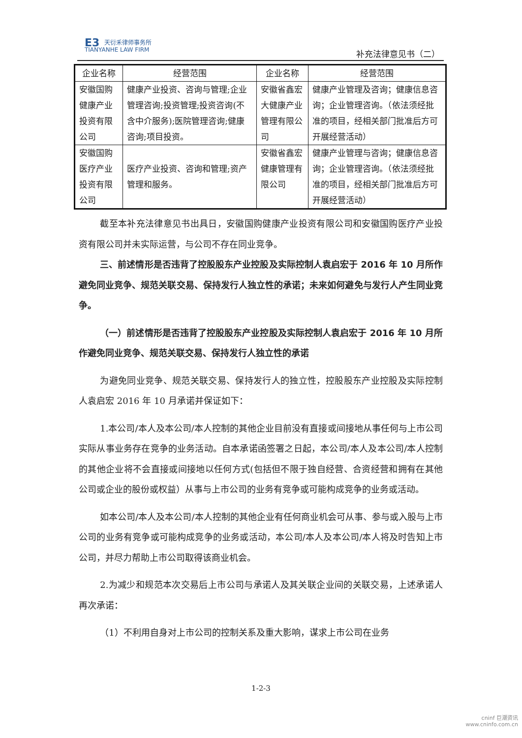E3 天衍禾律师事务所
TIANYANHE LAW FIRM
补充法律意见书（二）
| 企业名称 | 经营范围 | 企业名称 | 经营范围 |
| --- | --- | --- | --- |
| 安徽国购健康产业投资有限公司 | 健康产业投资、咨询与管理;企业管理咨询;投资管理;投资咨询(不含中介服务);医院管理咨询;健康咨询;项目投资。 | 安徽省鑫宏大健康产业管理有限公司 | 健康产业管理及咨询；健康信息咨询；企业管理咨询。（依法须经批准的项目，经相关部门批准后方可开展经营活动） |
| 安徽国购医疗产业投资有限公司 | 医疗产业投资、咨询和管理;资产管理和服务。 | 安徽省鑫宏健康管理有限公司 | 健康产业管理与咨询；健康信息咨询；企业管理咨询。（依法须经批准的项目，经相关部门批准后方可开展经营活动） |
截至本补充法律意见书出具日，安徽国购健康产业投资有限公司和安徽国购医疗产业投资有限公司并未实际运营，与公司不存在同业竞争。
三、前述情形是否违背了控股股东产业控股及实际控制人袁启宏于 2016 年 10 月所作避免同业竞争、规范关联交易、保持发行人独立性的承诺；未来如何避免与发行人产生同业竞争。
（一）前述情形是否违背了控股股东产业控股及实际控制人袁启宏于 2016 年 10 月所作避免同业竞争、规范关联交易、保持发行人独立性的承诺
为避免同业竞争、规范关联交易、保持发行人的独立性，控股股东产业控股及实际控制人袁启宏 2016 年 10 月承诺并保证如下：
1.本公司/本人及本公司/本人控制的其他企业目前没有直接或间接地从事任何与上市公司实际从事业务存在竞争的业务活动。自本承诺函签署之日起，本公司/本人及本公司/本人控制的其他企业将不会直接或间接地以任何方式(包括但不限于独自经营、合资经营和拥有在其他公司或企业的股份或权益）从事与上市公司的业务有竞争或可能构成竞争的业务或活动。
如本公司/本人及本公司/本人控制的其他企业有任何商业机会可从事、参与或入股与上市公司的业务有竞争或可能构成竞争的业务或活动，本公司/本人及本公司/本人将及时告知上市公司，并尽力帮助上市公司取得该商业机会。
2.为减少和规范本次交易后上市公司与承诺人及其关联企业间的关联交易，上述承诺人再次承诺：
（1）不利用自身对上市公司的控制关系及重大影响，谋求上市公司在业务
1-2-3
cninf 巨潮资讯
www.cninfo.com.cn